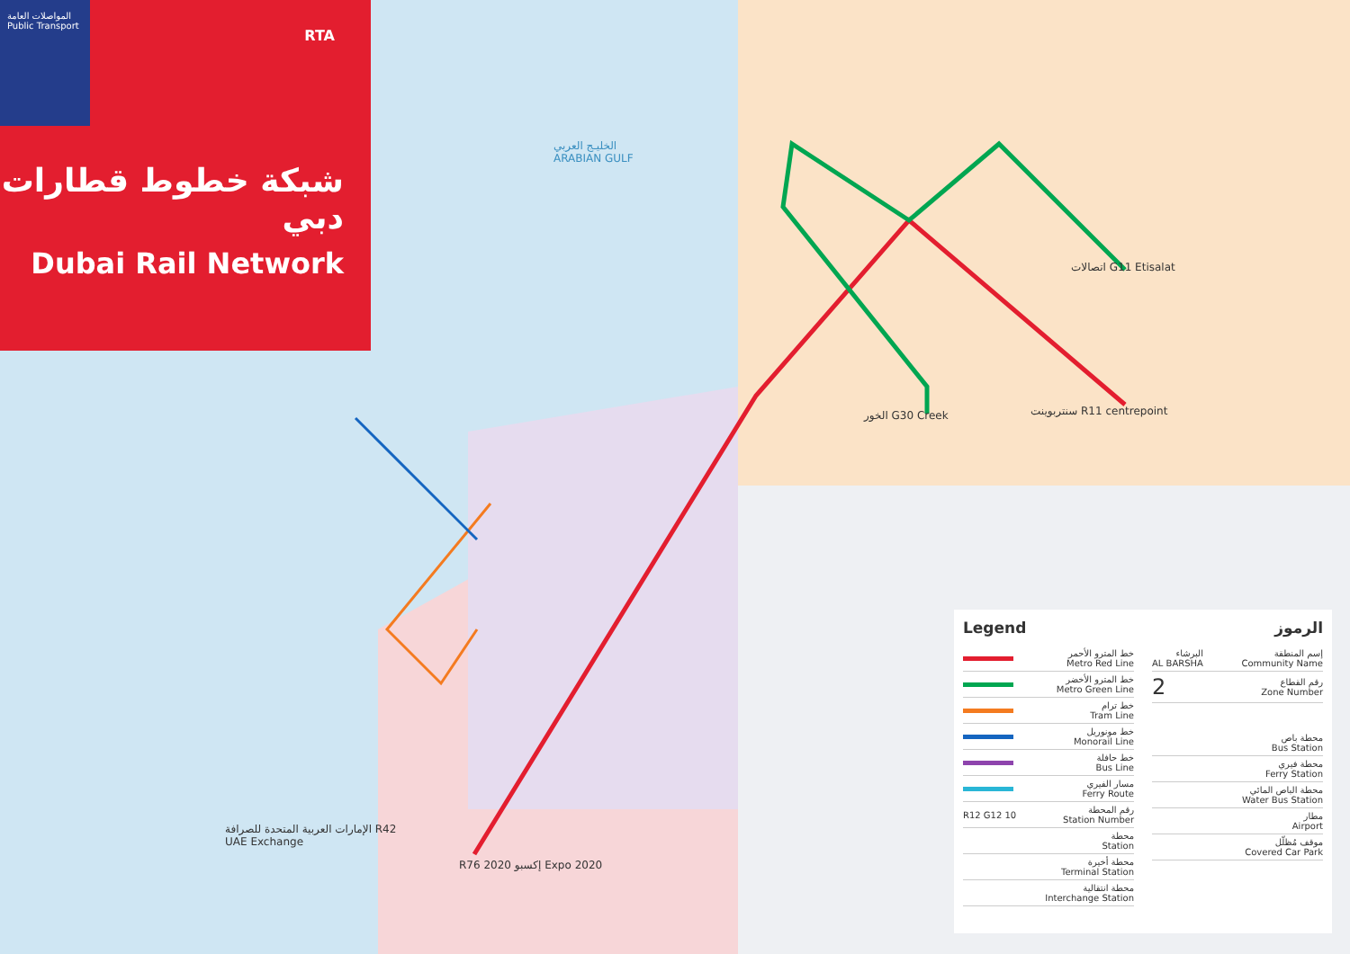المواصلات العامة
Public Transport
RTA
شبكة خطوط قطارات دبي
Dubai Rail Network
الخليـج العربي
ARABIAN GULF
اتصالات G11 Etisalat
سنتربوينت R11 centrepoint
الخور G30 Creek
الإمارات العربية المتحدة للصرافة R42
UAE Exchange
R76 إكسبو 2020 Expo 2020
Legend
خط المترو الأحمر
Metro Red Line
خط المترو الأخضر
Metro Green Line
خط ترام
Tram Line
خط مونوريل
Monorail Line
خط حافلة
Bus Line
مسار الفيري
Ferry Route
R12 G12 10 رقم المحطة
Station Number
محطة
Station
محطة أخيرة
Terminal Station
محطة انتقالية
Interchange Station
الرموز
البرشاء
AL BARSHA إسم المنطقة
Community Name
2 رقم القطاع
Zone Number
محطة باص
Bus Station
محطة فيري
Ferry Station
محطة الباص المائي
Water Bus Station
مطار
Airport
موقف مُظلّل
Covered Car Park